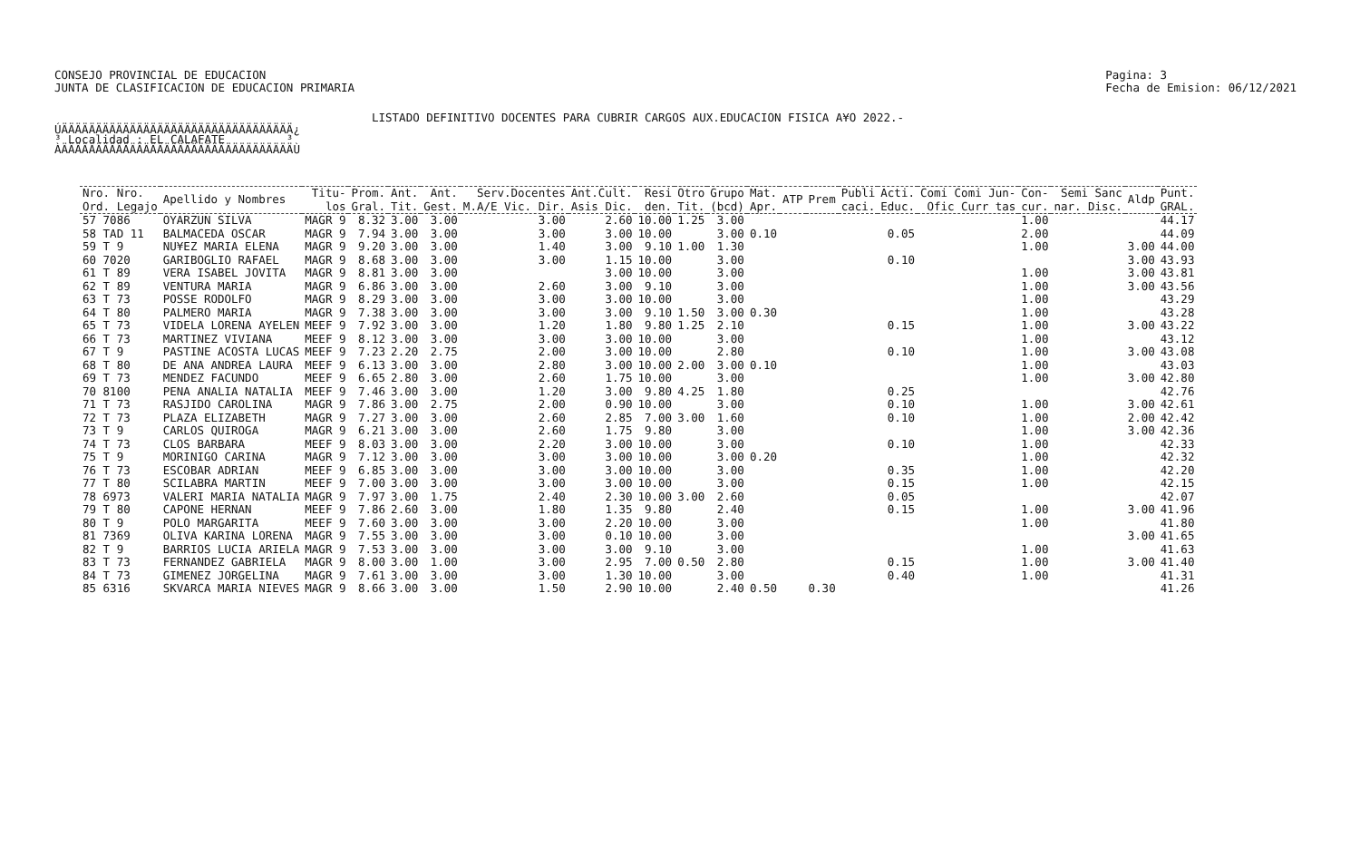CONSEJO PROVINCIAL DE EDUCACION
JUNTA DE CLASIFICACION DE EDUCACION PRIMARIA
Pagina: 3
Fecha de Emision: 06/12/2021
LISTADO DEFINITIVO DOCENTES PARA CUBRIR CARGOS AUX.EDUCACION FISICA A¥O 2022.-
ÚÄÄÄÄÄÄÄÄÄÄÄÄÄÄÄÄÄÄÄÄÄÄÄÄÄÄÄÄÄÄÄÄÄÄ¿ ³ Localidad : EL CALAFATE ³ ÀÄÄÄÄÄÄÄÄÄÄÄÄÄÄÄÄÄÄÄÄÄÄÄÄÄÄÄÄÄÄÄÄÄÄÙ
| Nro. Nro. Ord. Legajo | Apellido y Nombres | Titu- los | Prom. Gral. | Ant. Tit. | Ant. Gest. | Serv.Docentes M.A/E Vic. Dir. | Ant.Cult. Asis Dic. | Resi den. | Otro Tit. | Grupo (bcd) | Mat. Apr. | ATP | Prem | Publi caci. | Acti. Educ. | Comi Comi Jun- Ofic Curr tas | Con- cur. | Semi Sanc nar. Disc. | Aldp | Punt. GRAL. |
| --- | --- | --- | --- | --- | --- | --- | --- | --- | --- | --- | --- | --- | --- | --- | --- | --- | --- | --- | --- | --- |
| 57 7086 | OYARZUN SILVA | MAGR 9 | 8.32 | 3.00 | 3.00 | 3.00 | 2.60 | 10.00 | 1.25 | 3.00 | | | | | | | 1.00 | | | 44.17 |
| 58 TAD 11 | BALMACEDA OSCAR | MAGR 9 | 7.94 | 3.00 | 3.00 | 3.00 | 3.00 | 10.00 | | 3.00 | 0.10 | | | | 0.05 | | 2.00 | | | 44.09 |
| 59 T 9 | NU¥EZ MARIA ELENA | MAGR 9 | 9.20 | 3.00 | 3.00 | 1.40 | 3.00 | 9.10 | 1.00 | 1.30 | | | | | | | 1.00 | | 3.00 | 44.00 |
| 60 7020 | GARIBOGLIO RAFAEL | MAGR 9 | 8.68 | 3.00 | 3.00 | 3.00 | 1.15 | 10.00 | | 3.00 | | | | | 0.10 | | | | 3.00 | 43.93 |
| 61 T 89 | VERA ISABEL JOVITA | MAGR 9 | 8.81 | 3.00 | 3.00 | | 3.00 | 10.00 | | 3.00 | | | | | | | 1.00 | | 3.00 | 43.81 |
| 62 T 89 | VENTURA MARIA | MAGR 9 | 6.86 | 3.00 | 3.00 | 2.60 | 3.00 | 9.10 | | 3.00 | | | | | | | 1.00 | | 3.00 | 43.56 |
| 63 T 73 | POSSE RODOLFO | MAGR 9 | 8.29 | 3.00 | 3.00 | 3.00 | 3.00 | 10.00 | | 3.00 | | | | | | | 1.00 | | | 43.29 |
| 64 T 80 | PALMERO MARIA | MAGR 9 | 7.38 | 3.00 | 3.00 | 3.00 | 3.00 | 9.10 | 1.50 | 3.00 | 0.30 | | | | | | 1.00 | | | 43.28 |
| 65 T 73 | VIDELA LORENA AYELEN | MEEF 9 | 7.92 | 3.00 | 3.00 | 1.20 | 1.80 | 9.80 | 1.25 | 2.10 | | | | | 0.15 | | 1.00 | | 3.00 | 43.22 |
| 66 T 73 | MARTINEZ VIVIANA | MEEF 9 | 8.12 | 3.00 | 3.00 | 3.00 | 3.00 | 10.00 | | 3.00 | | | | | | | 1.00 | | | 43.12 |
| 67 T 9 | PASTINE ACOSTA LUCAS | MEEF 9 | 7.23 | 2.20 | 2.75 | 2.00 | 3.00 | 10.00 | | 2.80 | | | | | 0.10 | | 1.00 | | 3.00 | 43.08 |
| 68 T 80 | DE ANA ANDREA LAURA | MEEF 9 | 6.13 | 3.00 | 3.00 | 2.80 | 3.00 | 10.00 | 2.00 | 3.00 | 0.10 | | | | | | 1.00 | | | 43.03 |
| 69 T 73 | MENDEZ FACUNDO | MEEF 9 | 6.65 | 2.80 | 3.00 | 2.60 | 1.75 | 10.00 | | 3.00 | | | | | | | 1.00 | | 3.00 | 42.80 |
| 70 8100 | PENA ANALIA NATALIA | MEEF 9 | 7.46 | 3.00 | 3.00 | 1.20 | 3.00 | 9.80 | 4.25 | 1.80 | | | | | 0.25 | | | | | 42.76 |
| 71 T 73 | RASJIDO CAROLINA | MAGR 9 | 7.86 | 3.00 | 2.75 | 2.00 | 0.90 | 10.00 | | 3.00 | | | | | 0.10 | | 1.00 | | 3.00 | 42.61 |
| 72 T 73 | PLAZA ELIZABETH | MAGR 9 | 7.27 | 3.00 | 3.00 | 2.60 | 2.85 | 7.00 | 3.00 | 1.60 | | | | | 0.10 | | 1.00 | | 2.00 | 42.42 |
| 73 T 9 | CARLOS QUIROGA | MAGR 9 | 6.21 | 3.00 | 3.00 | 2.60 | 1.75 | 9.80 | | 3.00 | | | | | | | 1.00 | | 3.00 | 42.36 |
| 74 T 73 | CLOS BARBARA | MEEF 9 | 8.03 | 3.00 | 3.00 | 2.20 | 3.00 | 10.00 | | 3.00 | | | | | 0.10 | | 1.00 | | | 42.33 |
| 75 T 9 | MORINIGO CARINA | MAGR 9 | 7.12 | 3.00 | 3.00 | 3.00 | 3.00 | 10.00 | | 3.00 | 0.20 | | | | | | 1.00 | | | 42.32 |
| 76 T 73 | ESCOBAR ADRIAN | MEEF 9 | 6.85 | 3.00 | 3.00 | 3.00 | 3.00 | 10.00 | | 3.00 | | | | | 0.35 | | 1.00 | | | 42.20 |
| 77 T 80 | SCILABRA MARTIN | MEEF 9 | 7.00 | 3.00 | 3.00 | 3.00 | 3.00 | 10.00 | | 3.00 | | | | | 0.15 | | 1.00 | | | 42.15 |
| 78 6973 | VALERI MARIA NATALIA | MAGR 9 | 7.97 | 3.00 | 1.75 | 2.40 | 2.30 | 10.00 | 3.00 | 2.60 | | | | | 0.05 | | | | | 42.07 |
| 79 T 80 | CAPONE HERNAN | MEEF 9 | 7.86 | 2.60 | 3.00 | 1.80 | 1.35 | 9.80 | | 2.40 | | | | | 0.15 | | 1.00 | | 3.00 | 41.96 |
| 80 T 9 | POLO MARGARITA | MEEF 9 | 7.60 | 3.00 | 3.00 | 3.00 | 2.20 | 10.00 | | 3.00 | | | | | | | 1.00 | | | 41.80 |
| 81 7369 | OLIVA KARINA LORENA | MAGR 9 | 7.55 | 3.00 | 3.00 | 3.00 | 0.10 | 10.00 | | 3.00 | | | | | | | | | 3.00 | 41.65 |
| 82 T 9 | BARRIOS LUCIA ARIELA | MAGR 9 | 7.53 | 3.00 | 3.00 | 3.00 | 3.00 | 9.10 | | 3.00 | | | | | | | 1.00 | | | 41.63 |
| 83 T 73 | FERNANDEZ GABRIELA | MAGR 9 | 8.00 | 3.00 | 1.00 | 3.00 | 2.95 | 7.00 | 0.50 | 2.80 | | | | | 0.15 | | 1.00 | | 3.00 | 41.40 |
| 84 T 73 | GIMENEZ JORGELINA | MAGR 9 | 7.61 | 3.00 | 3.00 | 3.00 | 1.30 | 10.00 | | 3.00 | | | | | 0.40 | | 1.00 | | | 41.31 |
| 85 6316 | SKVARCA MARIA NIEVES | MAGR 9 | 8.66 | 3.00 | 3.00 | 1.50 | 2.90 | 10.00 | | 2.40 | 0.50 | | 0.30 | | | | | | | 41.26 |